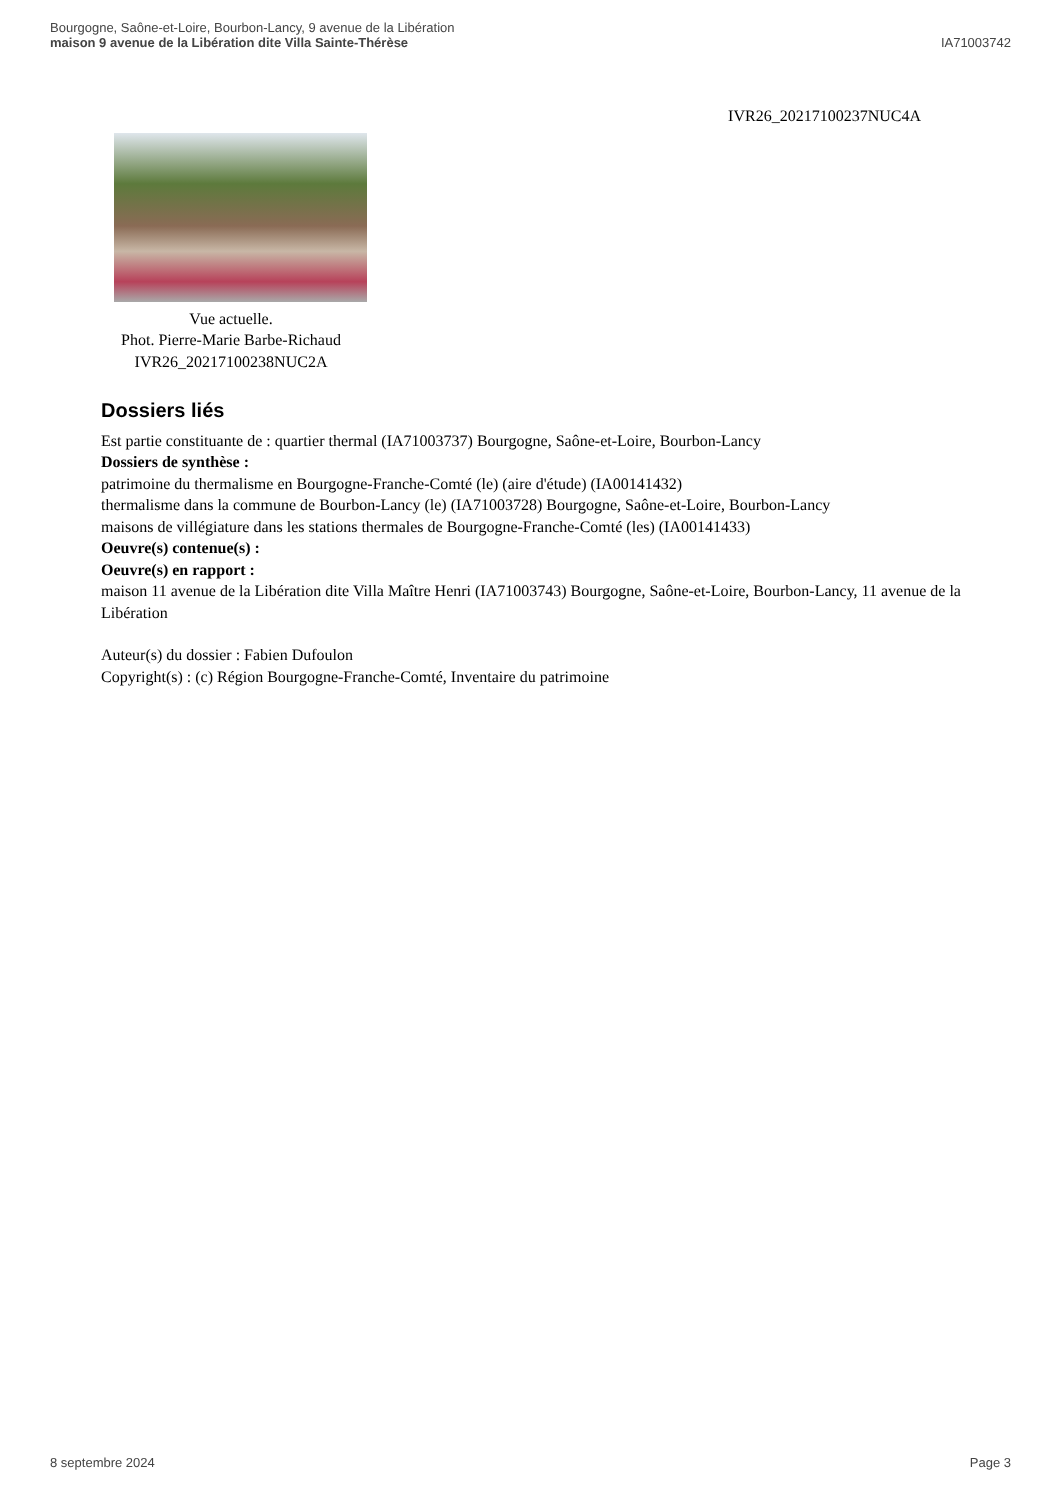Bourgogne, Saône-et-Loire, Bourbon-Lancy, 9 avenue de la Libération
maison 9 avenue de la Libération dite Villa Sainte-Thérèse
IA71003742
IVR26_20217100237NUC4A
Vue actuelle.
Phot. Pierre-Marie Barbe-Richaud
IVR26_20217100238NUC2A
Dossiers liés
Est partie constituante de : quartier thermal (IA71003737) Bourgogne, Saône-et-Loire, Bourbon-Lancy
Dossiers de synthèse :
patrimoine du thermalisme en Bourgogne-Franche-Comté (le) (aire d'étude) (IA00141432)
thermalisme dans la commune de Bourbon-Lancy (le) (IA71003728) Bourgogne, Saône-et-Loire, Bourbon-Lancy
maisons de villégiature dans les stations thermales de Bourgogne-Franche-Comté (les) (IA00141433)
Oeuvre(s) contenue(s) :
Oeuvre(s) en rapport :
maison 11 avenue de la Libération dite Villa Maître Henri (IA71003743) Bourgogne, Saône-et-Loire, Bourbon-Lancy, 11 avenue de la Libération
Auteur(s) du dossier : Fabien Dufoulon
Copyright(s) : (c) Région Bourgogne-Franche-Comté, Inventaire du patrimoine
8 septembre 2024 Page 3